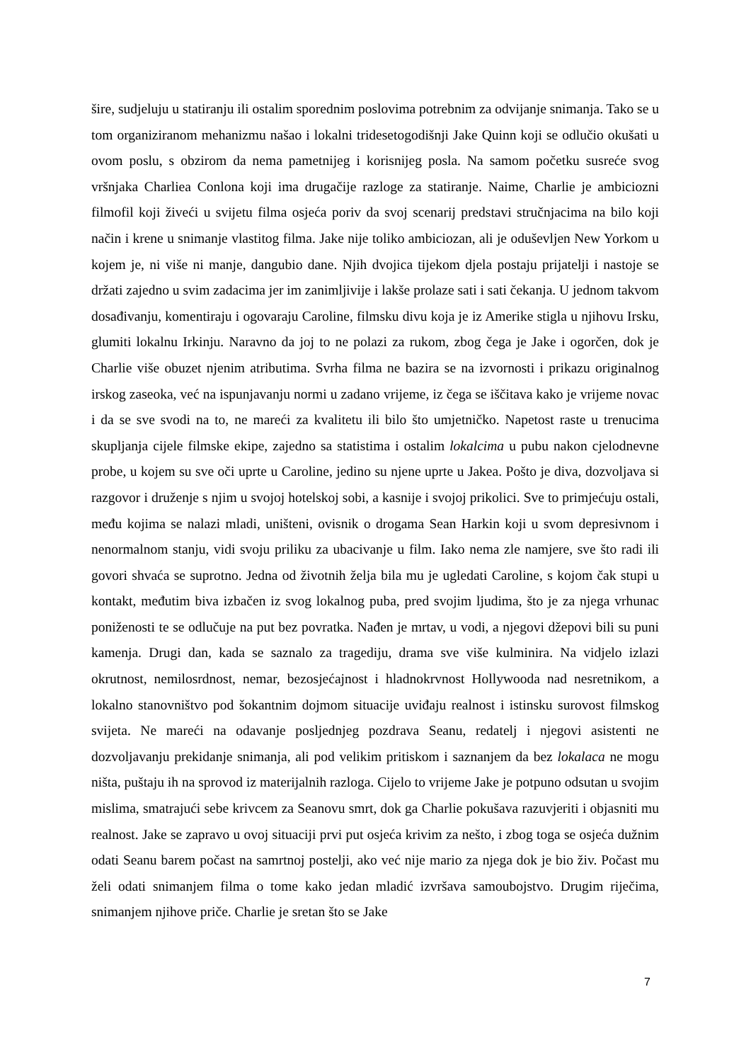šire, sudjeluju u statiranju ili ostalim sporednim poslovima potrebnim za odvijanje snimanja. Tako se u tom organiziranom mehanizmu našao i lokalni tridesetogodišnji Jake Quinn koji se odlučio okušati u ovom poslu, s obzirom da nema pametnijeg i korisnijeg posla. Na samom početku susreće svog vršnjaka Charliea Conlona koji ima drugačije razloge za statiranje. Naime, Charlie je ambiciozni filmofil koji živeći u svijetu filma osjeća poriv da svoj scenarij predstavi stručnjacima na bilo koji način i krene u snimanje vlastitog filma. Jake nije toliko ambiciozan, ali je oduševljen New Yorkom u kojem je, ni više ni manje, dangubio dane. Njih dvojica tijekom djela postaju prijatelji i nastoje se držati zajedno u svim zadacima jer im zanimljivije i lakše prolaze sati i sati čekanja. U jednom takvom dosađivanju, komentiraju i ogovaraju Caroline, filmsku divu koja je iz Amerike stigla u njihovu Irsku, glumiti lokalnu Irkinju. Naravno da joj to ne polazi za rukom, zbog čega je Jake i ogorčen, dok je Charlie više obuzet njenim atributima. Svrha filma ne bazira se na izvornosti i prikazu originalnog irskog zaseoka, već na ispunjavanju normi u zadano vrijeme, iz čega se iščitava kako je vrijeme novac i da se sve svodi na to, ne mareći za kvalitetu ili bilo što umjetničko. Napetost raste u trenucima skupljanja cijele filmske ekipe, zajedno sa statistima i ostalim lokalcima u pubu nakon cjelodnevne probe, u kojem su sve oči uprte u Caroline, jedino su njene uprte u Jakea. Pošto je diva, dozvoljava si razgovor i druženje s njim u svojoj hotelskoj sobi, a kasnije i svojoj prikolici. Sve to primjećuju ostali, među kojima se nalazi mladi, uništeni, ovisnik o drogama Sean Harkin koji u svom depresivnom i nenormalnom stanju, vidi svoju priliku za ubacivanje u film. Iako nema zle namjere, sve što radi ili govori shvaća se suprotno. Jedna od životnih želja bila mu je ugledati Caroline, s kojom čak stupi u kontakt, međutim biva izbačen iz svog lokalnog puba, pred svojim ljudima, što je za njega vrhunac poniženosti te se odlučuje na put bez povratka. Nađen je mrtav, u vodi, a njegovi džepovi bili su puni kamenja. Drugi dan, kada se saznalo za tragediju, drama sve više kulminira. Na vidjelo izlazi okrutnost, nemilosrdnost, nemar, bezosjećajnost i hladnokrvnost Hollywooda nad nesretnikom, a lokalno stanovništvo pod šokantnim dojmom situacije uviđaju realnost i istinsku surovost filmskog svijeta. Ne mareći na odavanje posljednjeg pozdrava Seanu, redatelj i njegovi asistenti ne dozvoljavanju prekidanje snimanja, ali pod velikim pritiskom i saznanjem da bez lokalaca ne mogu ništa, puštaju ih na sprovod iz materijalnih razloga. Cijelo to vrijeme Jake je potpuno odsutan u svojim mislima, smatrajući sebe krivcem za Seanovu smrt, dok ga Charlie pokušava razuvjeriti i objasniti mu realnost. Jake se zapravo u ovoj situaciji prvi put osjeća krivim za nešto, i zbog toga se osjeća dužnim odati Seanu barem počast na samrtnoj postelji, ako već nije mario za njega dok je bio živ. Počast mu želi odati snimanjem filma o tome kako jedan mladić izvršava samoubojstvo. Drugim riječima, snimanjem njihove priče. Charlie je sretan što se Jake
7